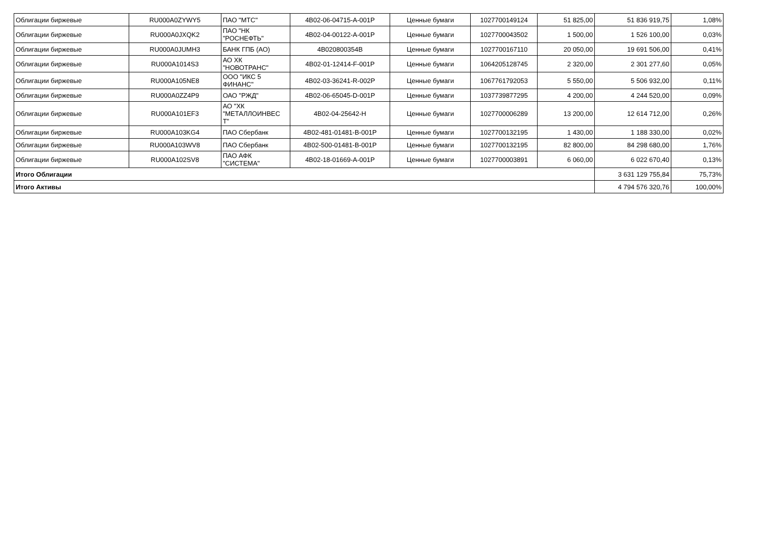| Облигации биржевые | RU000A0ZYWY5 | ПАО "МТС" | 4B02-06-04715-A-001P | Ценные бумаги | 1027700149124 | 51 825,00 | 51 836 919,75 | 1,08% |
| Облигации биржевые | RU000A0JXQK2 | ПАО "НК "РОСНЕФТЬ" | 4B02-04-00122-A-001P | Ценные бумаги | 1027700043502 | 1 500,00 | 1 526 100,00 | 0,03% |
| Облигации биржевые | RU000A0JUMH3 | БАНК ГПБ (АО) | 4B020800354B | Ценные бумаги | 1027700167110 | 20 050,00 | 19 691 506,00 | 0,41% |
| Облигации биржевые | RU000A1014S3 | АО ХК "НОВОТРАНС" | 4B02-01-12414-F-001P | Ценные бумаги | 1064205128745 | 2 320,00 | 2 301 277,60 | 0,05% |
| Облигации биржевые | RU000A105NE8 | ООО "ИКС 5 ФИНАНС" | 4B02-03-36241-R-002P | Ценные бумаги | 1067761792053 | 5 550,00 | 5 506 932,00 | 0,11% |
| Облигации биржевые | RU000A0ZZ4P9 | ОАО "РЖД" | 4B02-06-65045-D-001P | Ценные бумаги | 1037739877295 | 4 200,00 | 4 244 520,00 | 0,09% |
| Облигации биржевые | RU000A101EF3 | АО "ХК "МЕТАЛЛОИНВЕС Т" | 4B02-04-25642-H | Ценные бумаги | 1027700006289 | 13 200,00 | 12 614 712,00 | 0,26% |
| Облигации биржевые | RU000A103KG4 | ПАО Сбербанк | 4B02-481-01481-B-001P | Ценные бумаги | 1027700132195 | 1 430,00 | 1 188 330,00 | 0,02% |
| Облигации биржевые | RU000A103WV8 | ПАО Сбербанк | 4B02-500-01481-B-001P | Ценные бумаги | 1027700132195 | 82 800,00 | 84 298 680,00 | 1,76% |
| Облигации биржевые | RU000A102SV8 | ПАО АФК "СИСТЕМА" | 4B02-18-01669-A-001P | Ценные бумаги | 1027700003891 | 6 060,00 | 6 022 670,40 | 0,13% |
| Итого Облигации | | | | | | | 3 631 129 755,84 | 75,73% |
| Итого Активы | | | | | | | 4 794 576 320,76 | 100,00% |